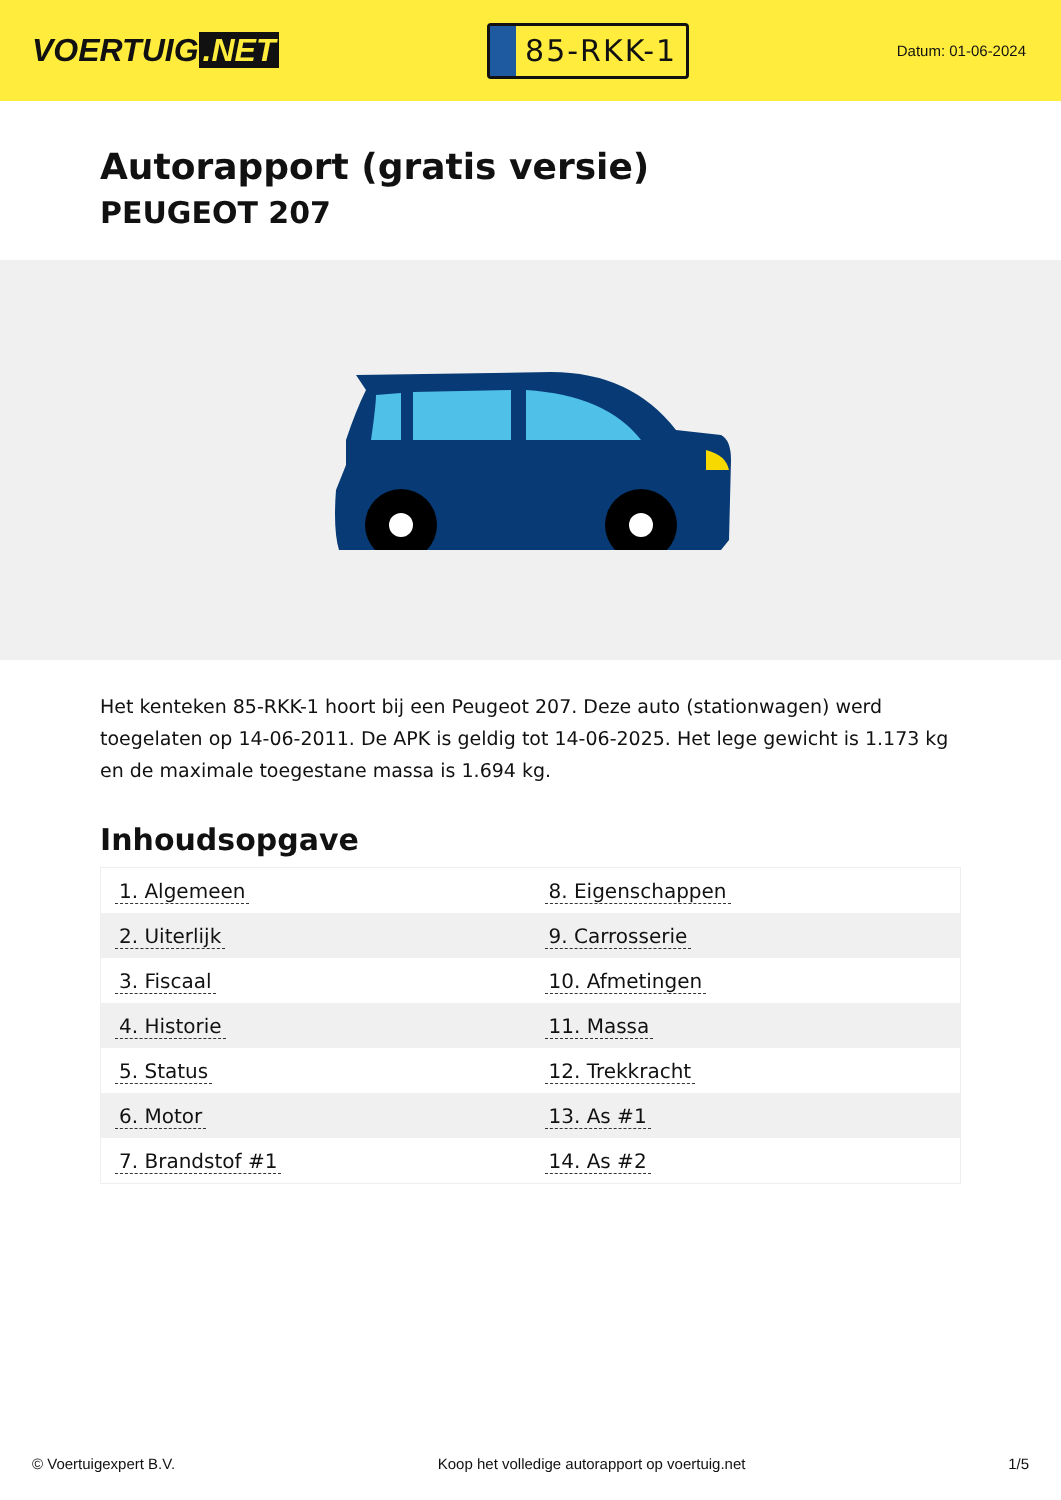VOERTUIG.NET
85-RKK-1
Datum: 01-06-2024
Autorapport (gratis versie)
PEUGEOT 207
Het kenteken 85-RKK-1 hoort bij een Peugeot 207. Deze auto (stationwagen) werd toegelaten op 14-06-2011. De APK is geldig tot 14-06-2025. Het lege gewicht is 1.173 kg en de maximale toegestane massa is 1.694 kg.
Inhoudsopgave
| 1. Algemeen | 8. Eigenschappen |
| 2. Uiterlijk | 9. Carrosserie |
| 3. Fiscaal | 10. Afmetingen |
| 4. Historie | 11. Massa |
| 5. Status | 12. Trekkracht |
| 6. Motor | 13. As #1 |
| 7. Brandstof #1 | 14. As #2 |
© Voertuigexpert B.V. Koop het volledige autorapport op voertuig.net 1/5